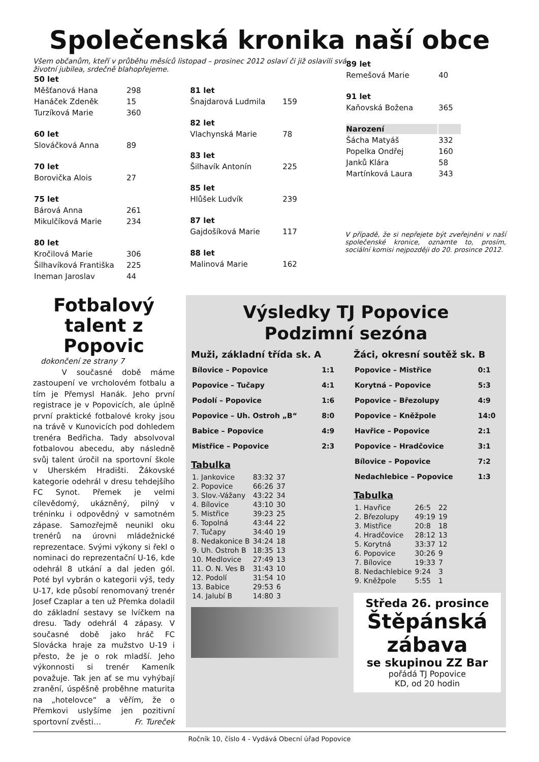Společenská kronika naší obce
Všem občanům, kteří v průběhu měsíců listopad – prosinec 2012 oslaví či již oslavili svá životní jubilea, srdečně blahopřejeme.
| 50 let | |
| Měšťanová Hana | 298 |
| Hanáček Zdeněk | 15 |
| Turzíková Marie | 360 |
| 60 let | |
| Slováčková Anna | 89 |
| 70 let | |
| Borovička Alois | 27 |
| 75 let | |
| Bárová Anna | 261 |
| Mikulčíková Marie | 234 |
| 80 let | |
| Kročilová Marie | 306 |
| Šilhavíková Františka | 225 |
| Ineman Jaroslav | 44 |
| 81 let | |
| Šnajdarová Ludmila | 159 |
| 82 let | |
| Vlachynská Marie | 78 |
| 83 let | |
| Šilhavík Antonín | 225 |
| 85 let | |
| Hlůšek Ludvík | 239 |
| 87 let | |
| Gajdošíková Marie | 117 |
| 88 let | |
| Malinová Marie | 162 |
| 89 let | |
| Remešová Marie | 40 |
| 91 let | |
| Kaňovská Božena | 365 |
| Narození | |
| Šácha Matyáš | 332 |
| Popelka Ondřej | 160 |
| Janků Klára | 58 |
| Martínková Laura | 343 |
V případě, že si nepřejete být zveřejněni v naší společenské kronice, oznamte to, prosím, sociální komisi nejpozději do 20. prosince 2012.
Fotbalový talent z Popovic
dokončení ze strany 7
V současné době máme zastoupení ve vrcholovém fotbalu a tím je Přemysl Hanák. Jeho první registrace je v Popovicích, ale úplně první praktické fotbalové kroky jsou na trávě v Kunovicích pod dohledem trenéra Bedřicha. Tady absolvoval fotbalovou abecedu, aby následně svůj talent úročil na sportovní škole v Uherském Hradišti. Žákovské kategorie odehrál v dresu tehdejšího FC Synot. Přemek je velmi cílevědomý, ukázněný, pilný v tréninku i odpovědný v samotném zápase. Samozřejmě neunikl oku trenérů na úrovni mládežnické reprezentace. Svými výkony si řekl o nominaci do reprezentační U-16, kde odehrál 8 utkání a dal jeden gól. Poté byl vybrán o kategorii výš, tedy U-17, kde působí renomovaný trenér Josef Czaplar a ten už Přemka doladil do základní sestavy se lvíčkem na dresu. Tady odehrál 4 zápasy. V současné době jako hráč FC Slovácka hraje za mužstvo U-19 i přesto, že je o rok mladší. Jeho výkonnosti si trenér Kameník považuje. Tak jen ať se mu vyhýbají zranění, úspěšně proběhne maturita na „hotelovce“ a věřím, že o Přemkovi uslyšíme jen pozitivní sportovní zvěsti… Fr. Tureček
Výsledky TJ Popovice
Podzimní sezóna
Muži, základní třída sk. A
| Bílovice – Popovice | 1:1 |
| Popovice – Tučapy | 4:1 |
| Podolí – Popovice | 1:6 |
| Popovice – Uh. Ostroh „B“ | 8:0 |
| Babice – Popovice | 4:9 |
| Mistřice – Popovice | 2:3 |
Tabulka
| 1. Jankovice | 83:32 | 37 |
| 2. Popovice | 66:26 | 37 |
| 3. Slov.-Vážany | 43:22 | 34 |
| 4. Bílovice | 43:10 | 30 |
| 5. Mistřice | 39:23 | 25 |
| 6. Topolná | 43:44 | 22 |
| 7. Tučapy | 34:40 | 19 |
| 8. Nedakonice B | 34:24 | 18 |
| 9. Uh. Ostroh B | 18:35 | 13 |
| 10. Medlovice | 27:49 | 13 |
| 11. O. N. Ves B | 31:43 | 10 |
| 12. Podolí | 31:54 | 10 |
| 13. Babice | 29:53 | 6 |
| 14. Jalubí B | 14:80 | 3 |
Žáci, okresní soutěž sk. B
| Popovice – Mistřice | 0:1 |
| Korytná – Popovice | 5:3 |
| Popovice – Březolupy | 4:9 |
| Popovice – Kněžpole | 14:0 |
| Havřice – Popovice | 2:1 |
| Popovice – Hradčovice | 3:1 |
| Bílovice – Popovice | 7:2 |
| Nedachlebice – Popovice | 1:3 |
Tabulka
| 1. Havřice | 26:5 | 22 |
| 2. Březolupy | 49:19 | 19 |
| 3. Mistřice | 20:8 | 18 |
| 4. Hradčovice | 28:12 | 13 |
| 5. Korytná | 33:37 | 12 |
| 6. Popovice | 30:26 | 9 |
| 7. Bílovice | 19:33 | 7 |
| 8. Nedachlebice | 9:24 | 3 |
| 9. Kněžpole | 5:55 | 1 |
Středa 26. prosince
Štěpánská zábava
se skupinou ZZ Bar
pořádá TJ Popovice
KD, od 20 hodin
Ročník 10, číslo 4 - Vydává Obecní úřad Popovice